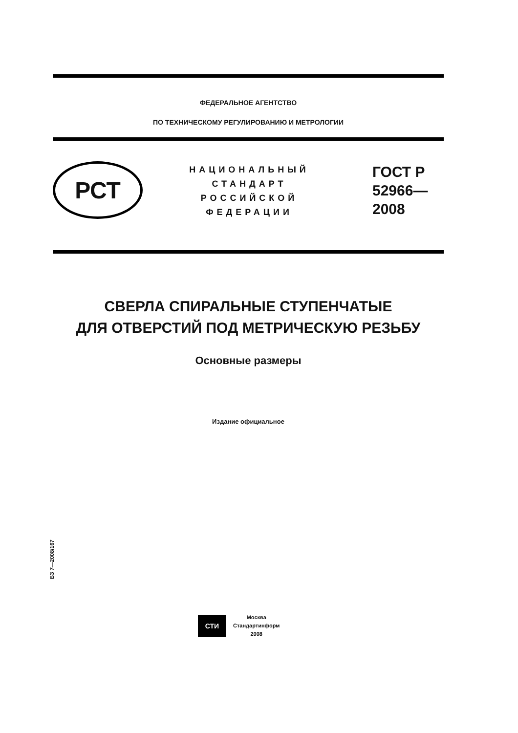ФЕДЕРАЛЬНОЕ АГЕНТСТВО
ПО ТЕХНИЧЕСКОМУ РЕГУЛИРОВАНИЮ И МЕТРОЛОГИИ
РСТ
НАЦИОНАЛЬНЫЙ
СТАНДАРТ
РОССИЙСКОЙ
ФЕДЕРАЦИИ
ГОСТ Р
52966—
2008
СВЕРЛА СПИРАЛЬНЫЕ СТУПЕНЧАТЫЕ
ДЛЯ ОТВЕРСТИЙ ПОД МЕТРИЧЕСКУЮ РЕЗЬБУ
Основные размеры
Издание официальное
БЗ 7—2008/167
СТИ
Москва
Стандартинформ
2008